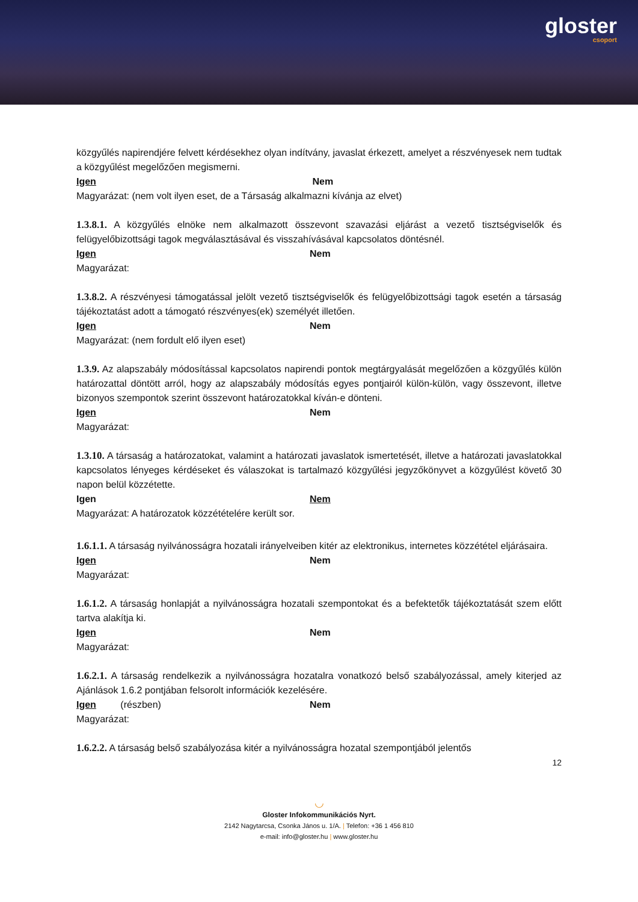gloster
csoport
közgyűlés napirendjére felvett kérdésekhez olyan indítvány, javaslat érkezett, amelyet a részvényesek nem tudtak a közgyűlést megelőzően megismerni.
Igen Nem
Magyarázat: (nem volt ilyen eset, de a Társaság alkalmazni kívánja az elvet)
1.3.8.1. A közgyűlés elnöke nem alkalmazott összevont szavazási eljárást a vezető tisztségviselők és felügyelőbizottsági tagok megválasztásával és visszahívásával kapcsolatos döntésnél.
Igen Nem
Magyarázat:
1.3.8.2. A részvényesi támogatással jelölt vezető tisztségviselők és felügyelőbizottsági tagok esetén a társaság tájékoztatást adott a támogató részvényes(ek) személyét illetően.
Igen Nem
Magyarázat: (nem fordult elő ilyen eset)
1.3.9. Az alapszabály módosítással kapcsolatos napirendi pontok megtárgyalását megelőzően a közgyűlés külön határozattal döntött arról, hogy az alapszabály módosítás egyes pontjairól külön-külön, vagy összevont, illetve bizonyos szempontok szerint összevont határozatokkal kíván-e dönteni.
Igen Nem
Magyarázat:
1.3.10. A társaság a határozatokat, valamint a határozati javaslatok ismertetését, illetve a határozati javaslatokkal kapcsolatos lényeges kérdéseket és válaszokat is tartalmazó közgyűlési jegyzőkönyvet a közgyűlést követő 30 napon belül közzétette.
Igen Nem
Magyarázat: A határozatok közzétételére került sor.
1.6.1.1. A társaság nyilvánosságra hozatali irányelveiben kitér az elektronikus, internetes közzététel eljárásaira.
Igen Nem
Magyarázat:
1.6.1.2. A társaság honlapját a nyilvánosságra hozatali szempontokat és a befektetők tájékoztatását szem előtt tartva alakítja ki.
Igen Nem
Magyarázat:
1.6.2.1. A társaság rendelkezik a nyilvánosságra hozatalra vonatkozó belső szabályozással, amely kiterjed az Ajánlások 1.6.2 pontjában felsorolt információk kezelésére.
Igen (részben) Nem
Magyarázat:
1.6.2.2. A társaság belső szabályozása kitér a nyilvánosságra hozatal szempontjából jelentős
12
◡
Gloster Infokommunikációs Nyrt.
2142 Nagytarcsa, Csonka János u. 1/A. | Telefon: +36 1 456 810
e-mail: info@gloster.hu | www.gloster.hu